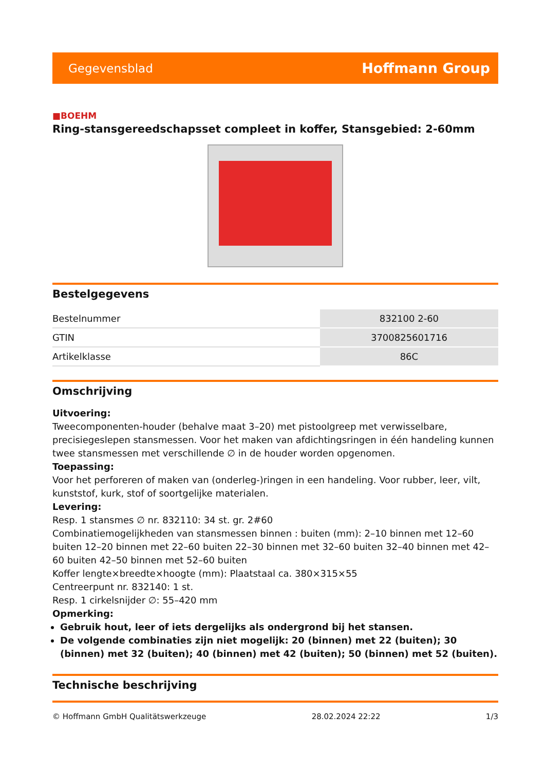Gegevensblad Hoffmann Group
■BOEHM
Ring-stansgereedschapsset compleet in koffer, Stansgebied: 2-60mm
Bestelgegevens
| Bestelnummer | 832100 2-60 |
| GTIN | 3700825601716 |
| Artikelklasse | 86C |
Omschrijving
Uitvoering:
Tweecomponenten-houder (behalve maat 3–20) met pistoolgreep met verwisselbare, precisiegeslepen stansmessen. Voor het maken van afdichtingsringen in één handeling kunnen twee stansmessen met verschillende ∅ in de houder worden opgenomen.
Toepassing:
Voor het perforeren of maken van (onderleg-)ringen in een handeling. Voor rubber, leer, vilt, kunststof, kurk, stof of soortgelijke materialen.
Levering:
Resp. 1 stansmes ∅ nr. 832110: 34 st. gr. 2#60
Combinatiemogelijkheden van stansmessen binnen : buiten (mm): 2–10 binnen met 12–60 buiten 12–20 binnen met 22–60 buiten 22–30 binnen met 32–60 buiten 32–40 binnen met 42–60 buiten 42–50 binnen met 52–60 buiten
Koffer lengte×breedte×hoogte (mm): Plaatstaal ca. 380×315×55
Centreerpunt nr. 832140: 1 st.
Resp. 1 cirkelsnijder ∅: 55–420 mm
Opmerking:
Gebruik hout, leer of iets dergelijks als ondergrond bij het stansen.
De volgende combinaties zijn niet mogelijk: 20 (binnen) met 22 (buiten); 30 (binnen) met 32 (buiten); 40 (binnen) met 42 (buiten); 50 (binnen) met 52 (buiten).
Technische beschrijving
© Hoffmann GmbH Qualitätswerkzeuge 28.02.2024 22:22 1/3